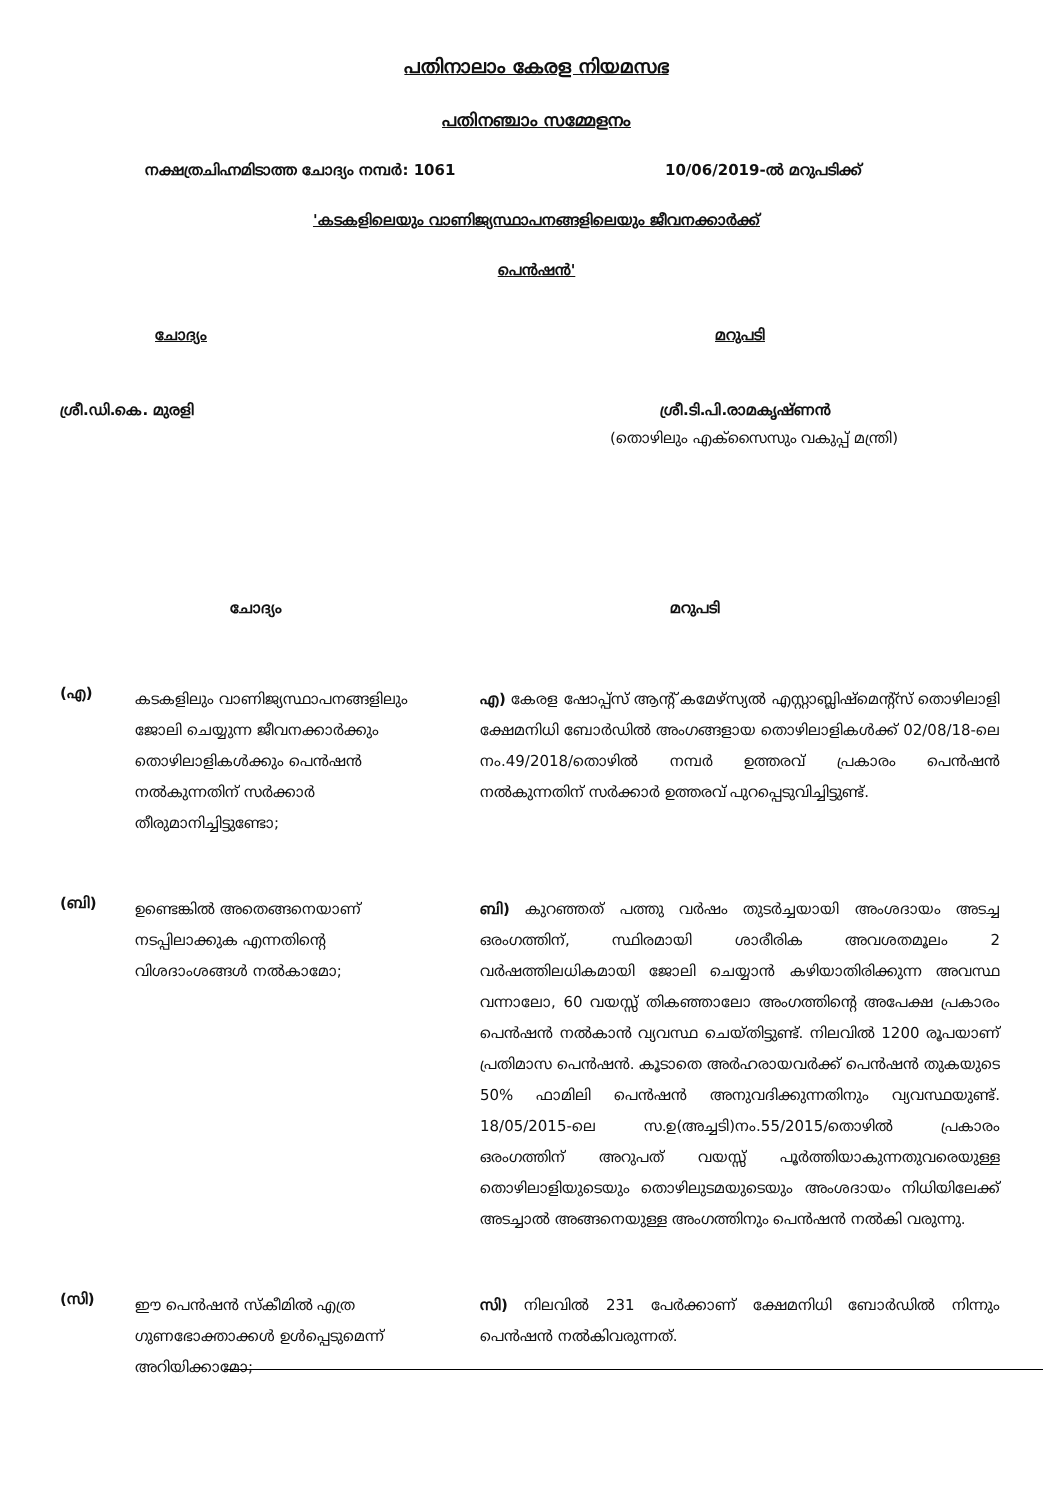പതിനാലാം കേരള നിയമസഭ
പതിനഞ്ചാം സമ്മേളനം
നക്ഷത്രചിഹ്നമിടാത്ത ചോദ്യം നമ്പർ: 1061 10/06/2019-ൽ മറുപടിക്ക്
'കടകളിലെയും വാണിജ്യസ്ഥാപനങ്ങളിലെയും ജീവനക്കാർക്ക്
പെൻഷൻ'
ചോദ്യം മറുപടി
ശ്രീ.ഡി.കെ. മുരളി ശ്രീ.ടി.പി.രാമകൃഷ്ണൻ
(തൊഴിലും എക്സൈസും വകുപ്പ് മന്ത്രി)
ചോദ്യം മറുപടി
(എ) കടകളിലും വാണിജ്യസ്ഥാപനങ്ങളിലും ജോലി ചെയ്യുന്ന ജീവനക്കാർക്കും തൊഴിലാളികൾക്കും പെൻഷൻ നൽകുന്നതിന് സർക്കാർ തീരുമാനിച്ചിട്ടുണ്ടോ;
എ) കേരള ഷോപ്പ്സ് ആന്റ് കമേഴ്സ്യൽ എസ്റ്റാബ്ലിഷ്മെന്റ്സ് തൊഴിലാളി ക്ഷേമനിധി ബോർഡിൽ അംഗങ്ങളായ തൊഴിലാളികൾക്ക് 02/08/18-ലെ നം.49/2018/തൊഴിൽ നമ്പർ ഉത്തരവ് പ്രകാരം പെൻഷൻ നൽകുന്നതിന് സർക്കാർ ഉത്തരവ് പുറപ്പെടുവിച്ചിട്ടുണ്ട്.
(ബി) ഉണ്ടെങ്കിൽ അതെങ്ങനെയാണ് നടപ്പിലാക്കുക എന്നതിന്റെ വിശദാംശങ്ങൾ നൽകാമോ;
ബി) കുറഞ്ഞത് പത്തു വർഷം തുടർച്ചയായി അംശദായം അടച്ച ഒരംഗത്തിന്, സ്ഥിരമായി ശാരീരിക അവശതമൂലം 2 വർഷത്തിലധികമായി ജോലി ചെയ്യാൻ കഴിയാതിരിക്കുന്ന അവസ്ഥ വന്നാലോ, 60 വയസ്സ് തികഞ്ഞാലോ അംഗത്തിന്റെ അപേക്ഷ പ്രകാരം പെൻഷൻ നൽകാൻ വ്യവസ്ഥ ചെയ്തിട്ടുണ്ട്. നിലവിൽ 1200 രൂപയാണ് പ്രതിമാസ പെൻഷൻ. കൂടാതെ അർഹരായവർക്ക് പെൻഷൻ തുകയുടെ 50% ഫാമിലി പെൻഷൻ അനുവദിക്കുന്നതിനും വ്യവസ്ഥയുണ്ട്. 18/05/2015-ലെ സ.ഉ(അച്ചടി)നം.55/2015/തൊഴിൽ പ്രകാരം ഒരംഗത്തിന് അറുപത് വയസ്സ് പൂർത്തിയാകുന്നതുവരെയുള്ള തൊഴിലാളിയുടെയും തൊഴിലുടമയുടെയും അംശദായം നിധിയിലേക്ക് അടച്ചാൽ അങ്ങനെയുള്ള അംഗത്തിനും പെൻഷൻ നൽകി വരുന്നു.
(സി) ഈ പെൻഷൻ സ്കീമിൽ എത്ര ഗുണഭോക്താക്കൾ ഉൾപ്പെടുമെന്ന് അറിയിക്കാമോ;
സി) നിലവിൽ 231 പേർക്കാണ് ക്ഷേമനിധി ബോർഡിൽ നിന്നും പെൻഷൻ നൽകിവരുന്നത്.